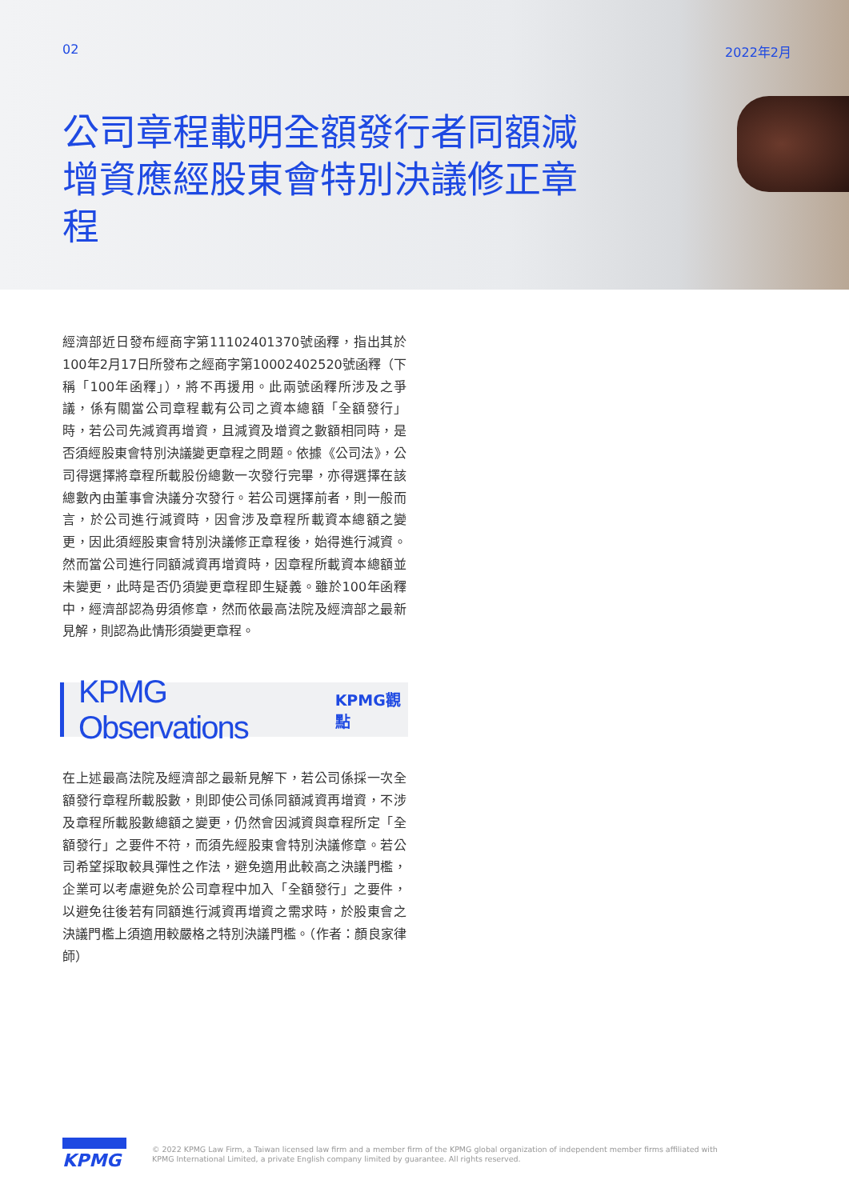02 2022年2月
公司章程載明全額發行者同額減增資應經股東會特別決議修正章程
經濟部近日發布經商字第11102401370號函釋，指出其於100年2月17日所發布之經商字第10002402520號函釋（下稱「100年函釋」），將不再援用。此兩號函釋所涉及之爭議，係有關當公司章程載有公司之資本總額「全額發行」時，若公司先減資再增資，且減資及增資之數額相同時，是否須經股東會特別決議變更章程之問題。依據《公司法》，公司得選擇將章程所載股份總數一次發行完畢，亦得選擇在該總數內由董事會決議分次發行。若公司選擇前者，則一般而言，於公司進行減資時，因會涉及章程所載資本總額之變更，因此須經股東會特別決議修正章程後，始得進行減資。然而當公司進行同額減資再增資時，因章程所載資本總額並未變更，此時是否仍須變更章程即生疑義。雖於100年函釋中，經濟部認為毋須修章，然而依最高法院及經濟部之最新見解，則認為此情形須變更章程。
KPMG Observations KPMG觀點
在上述最高法院及經濟部之最新見解下，若公司係採一次全額發行章程所載股數，則即使公司係同額減資再增資，不涉及章程所載股數總額之變更，仍然會因減資與章程所定「全額發行」之要件不符，而須先經股東會特別決議修章。若公司希望採取較具彈性之作法，避免適用此較高之決議門檻，企業可以考慮避免於公司章程中加入「全額發行」之要件，以避免往後若有同額進行減資再增資之需求時，於股東會之決議門檻上須適用較嚴格之特別決議門檻。（作者：顏良家律師）
KPMG
© 2022 KPMG Law Firm, a Taiwan licensed law firm and a member firm of the KPMG global organization of independent member firms affiliated with
KPMG International Limited, a private English company limited by guarantee. All rights reserved.